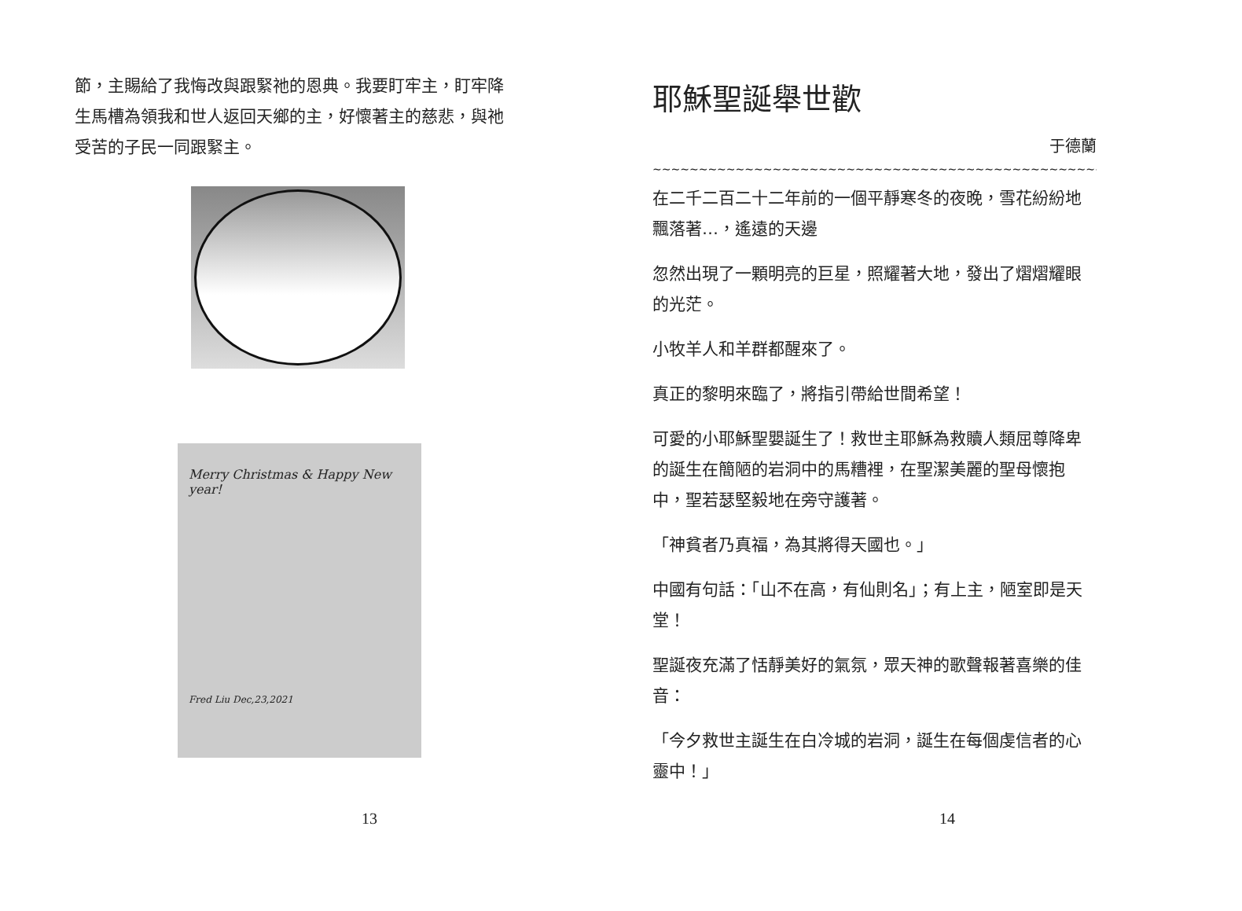節，主賜給了我悔改與跟緊祂的恩典。我要盯牢主，盯牢降生馬槽為領我和世人返回天鄉的主，好懷著主的慈悲，與祂受苦的子民一同跟緊主。
Merry Christmas & Happy New year!
Fred Liu Dec,23,2021
13
耶穌聖誕舉世歡
于德蘭
~~~~~~~~~~~~~~~~~~~~~~~~~~~~~~~~~~~~~~~~~~~~~~~~~~~~~~~~~~~~~~~~~~~~~~~~
在二千二百二十二年前的一個平靜寒冬的夜晚，雪花紛紛地飄落著…，遙遠的天邊
忽然出現了一顆明亮的巨星，照耀著大地，發出了熠熠耀眼的光茫。
小牧羊人和羊群都醒來了。
真正的黎明來臨了，將指引帶給世間希望！
可愛的小耶穌聖嬰誕生了！救世主耶穌為救贖人類屈尊降卑的誕生在簡陋的岩洞中的馬糟裡，在聖潔美麗的聖母懷抱中，聖若瑟堅毅地在旁守護著。
「神貧者乃真福，為其將得天國也。」
中國有句話：「山不在高，有仙則名」；有上主，陋室即是天堂！
聖誕夜充滿了恬靜美好的氣氛，眾天神的歌聲報著喜樂的佳音：
「今夕救世主誕生在白冷城的岩洞，誕生在每個虔信者的心靈中！」
14